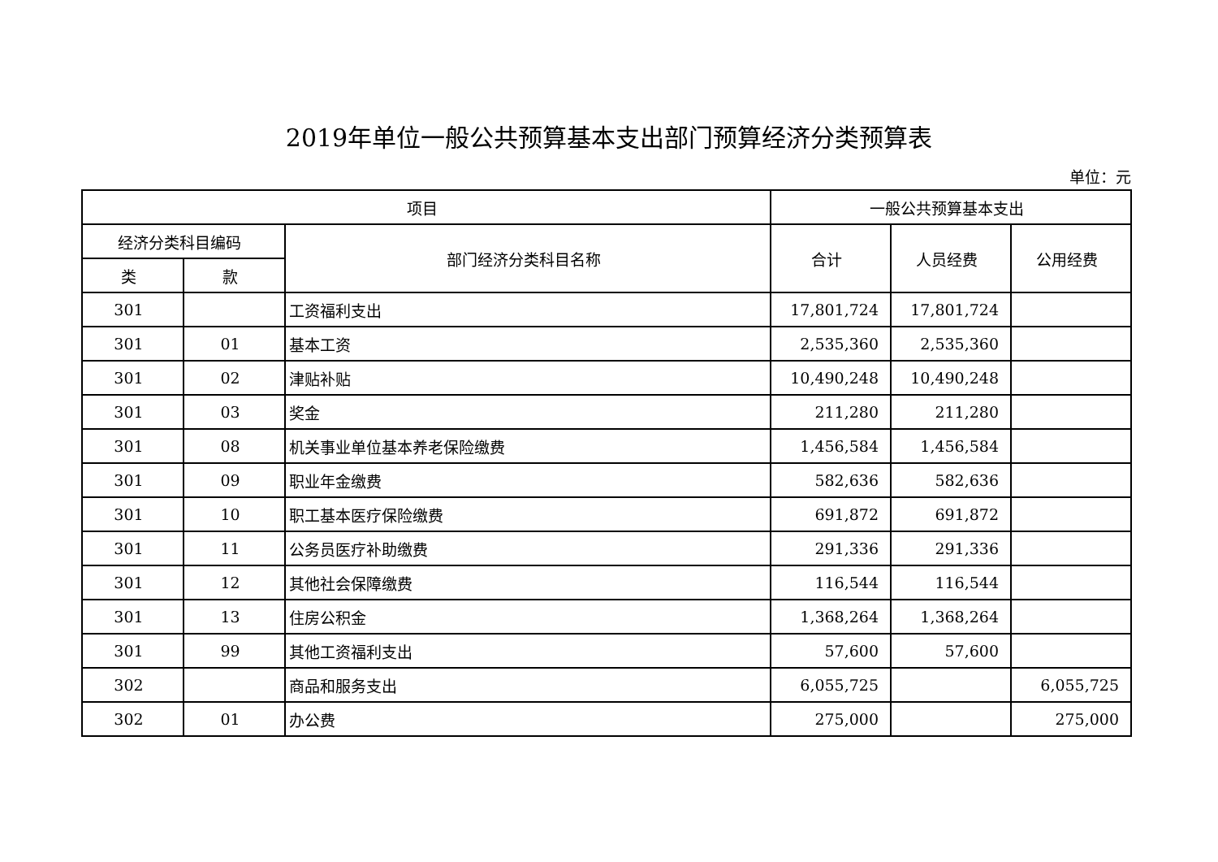2019年单位一般公共预算基本支出部门预算经济分类预算表
单位：元
| 项目 | | | 一般公共预算基本支出 | | |
| --- | --- | --- | --- | --- | --- |
| 经济分类科目编码 | | 部门经济分类科目名称 | 合计 | 人员经费 | 公用经费 |
| 类 | 款 | | | | |
| 301 | | 工资福利支出 | 17,801,724 | 17,801,724 | |
| 301 | 01 | 基本工资 | 2,535,360 | 2,535,360 | |
| 301 | 02 | 津贴补贴 | 10,490,248 | 10,490,248 | |
| 301 | 03 | 奖金 | 211,280 | 211,280 | |
| 301 | 08 | 机关事业单位基本养老保险缴费 | 1,456,584 | 1,456,584 | |
| 301 | 09 | 职业年金缴费 | 582,636 | 582,636 | |
| 301 | 10 | 职工基本医疗保险缴费 | 691,872 | 691,872 | |
| 301 | 11 | 公务员医疗补助缴费 | 291,336 | 291,336 | |
| 301 | 12 | 其他社会保障缴费 | 116,544 | 116,544 | |
| 301 | 13 | 住房公积金 | 1,368,264 | 1,368,264 | |
| 301 | 99 | 其他工资福利支出 | 57,600 | 57,600 | |
| 302 | | 商品和服务支出 | 6,055,725 | | 6,055,725 |
| 302 | 01 | 办公费 | 275,000 | | 275,000 |